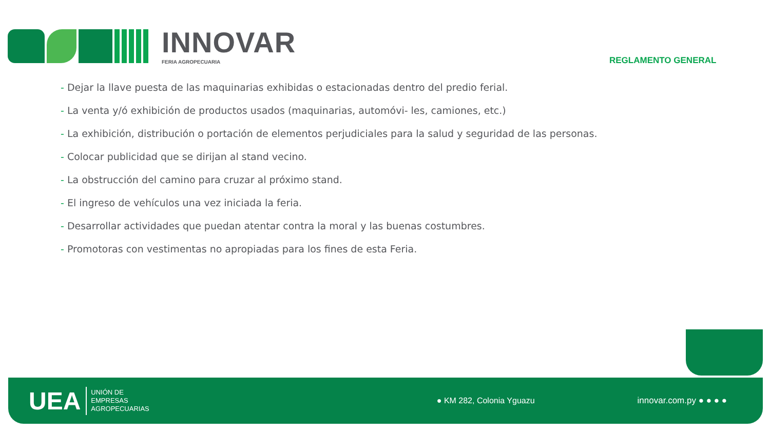INNOVAR
FERIA AGROPECUARIA
REGLAMENTO GENERAL
- Dejar la llave puesta de las maquinarias exhibidas o estacionadas dentro del predio ferial.
- La venta y/ó exhibición de productos usados (maquinarias, automóvi- les, camiones, etc.)
- La exhibición, distribución o portación de elementos perjudiciales para la salud y seguridad de las personas.
- Colocar publicidad que se dirijan al stand vecino.
- La obstrucción del camino para cruzar al próximo stand.
- El ingreso de vehículos una vez iniciada la feria.
- Desarrollar actividades que puedan atentar contra la moral y las buenas costumbres.
- Promotoras con vestimentas no apropiadas para los fines de esta Feria.
UEA
UNIÓN DE
EMPRESAS
AGROPECUARIAS
● KM 282, Colonia Yguazu innovar.com.py ● ● ● ●